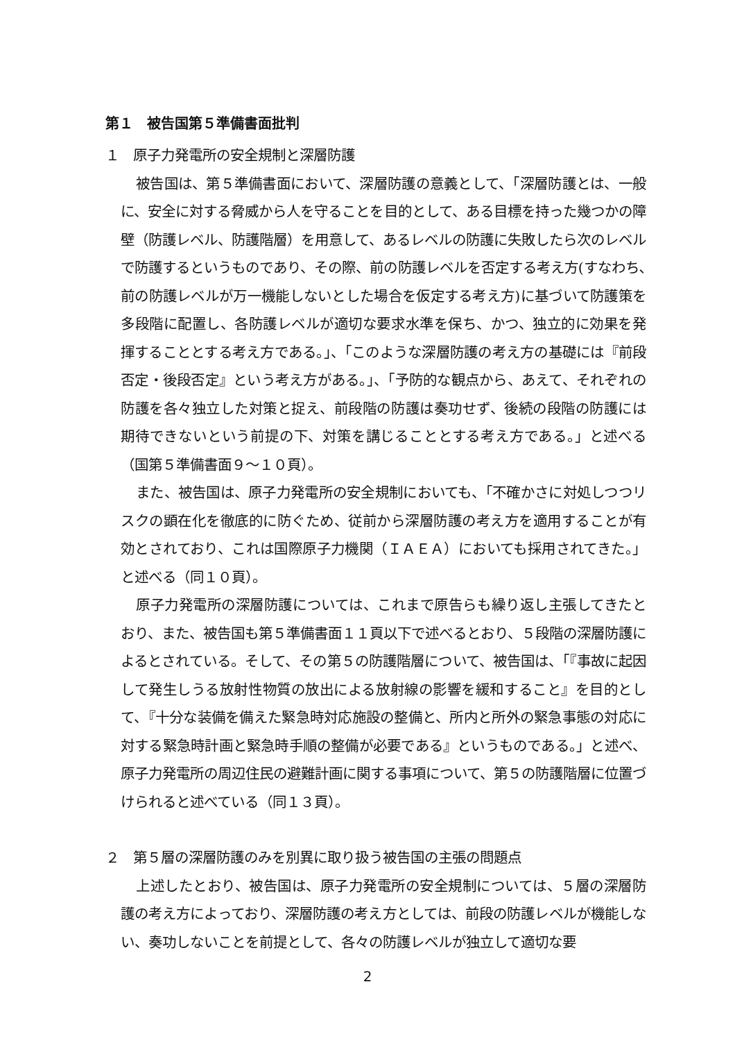第１　被告国第５準備書面批判
１　原子力発電所の安全規制と深層防護
被告国は、第５準備書面において、深層防護の意義として、「深層防護とは、一般に、安全に対する脅威から人を守ることを目的として、ある目標を持った幾つかの障壁（防護レベル、防護階層）を用意して、あるレベルの防護に失敗したら次のレベルで防護するというものであり、その際、前の防護レベルを否定する考え方(すなわち､前の防護レベルが万一機能しないとした場合を仮定する考え方)に基づいて防護策を多段階に配置し、各防護レベルが適切な要求水準を保ち、かつ、独立的に効果を発揮することとする考え方である。」、「このような深層防護の考え方の基礎には『前段否定・後段否定』という考え方がある。」、「予防的な観点から、あえて、それぞれの防護を各々独立した対策と捉え、前段階の防護は奏功せず、後続の段階の防護には期待できないという前提の下、対策を講じることとする考え方である。」と述べる（国第５準備書面９～１０頁）。
また、被告国は、原子力発電所の安全規制においても、「不確かさに対処しつつリスクの顕在化を徹底的に防ぐため、従前から深層防護の考え方を適用することが有効とされており、これは国際原子力機関（ＩＡＥＡ）においても採用されてきた。」と述べる（同１０頁）。
原子力発電所の深層防護については、これまで原告らも繰り返し主張してきたとおり、また、被告国も第５準備書面１１頁以下で述べるとおり、５段階の深層防護によるとされている。そして、その第５の防護階層について、被告国は、「『事故に起因して発生しうる放射性物質の放出による放射線の影響を緩和すること』を目的として、『十分な装備を備えた緊急時対応施設の整備と、所内と所外の緊急事態の対応に対する緊急時計画と緊急時手順の整備が必要である』というものである。」と述べ、原子力発電所の周辺住民の避難計画に関する事項について、第５の防護階層に位置づけられると述べている（同１３頁）。
２　第５層の深層防護のみを別異に取り扱う被告国の主張の問題点
上述したとおり、被告国は、原子力発電所の安全規制については、５層の深層防護の考え方によっており、深層防護の考え方としては、前段の防護レベルが機能しない、奏功しないことを前提として、各々の防護レベルが独立して適切な要
2